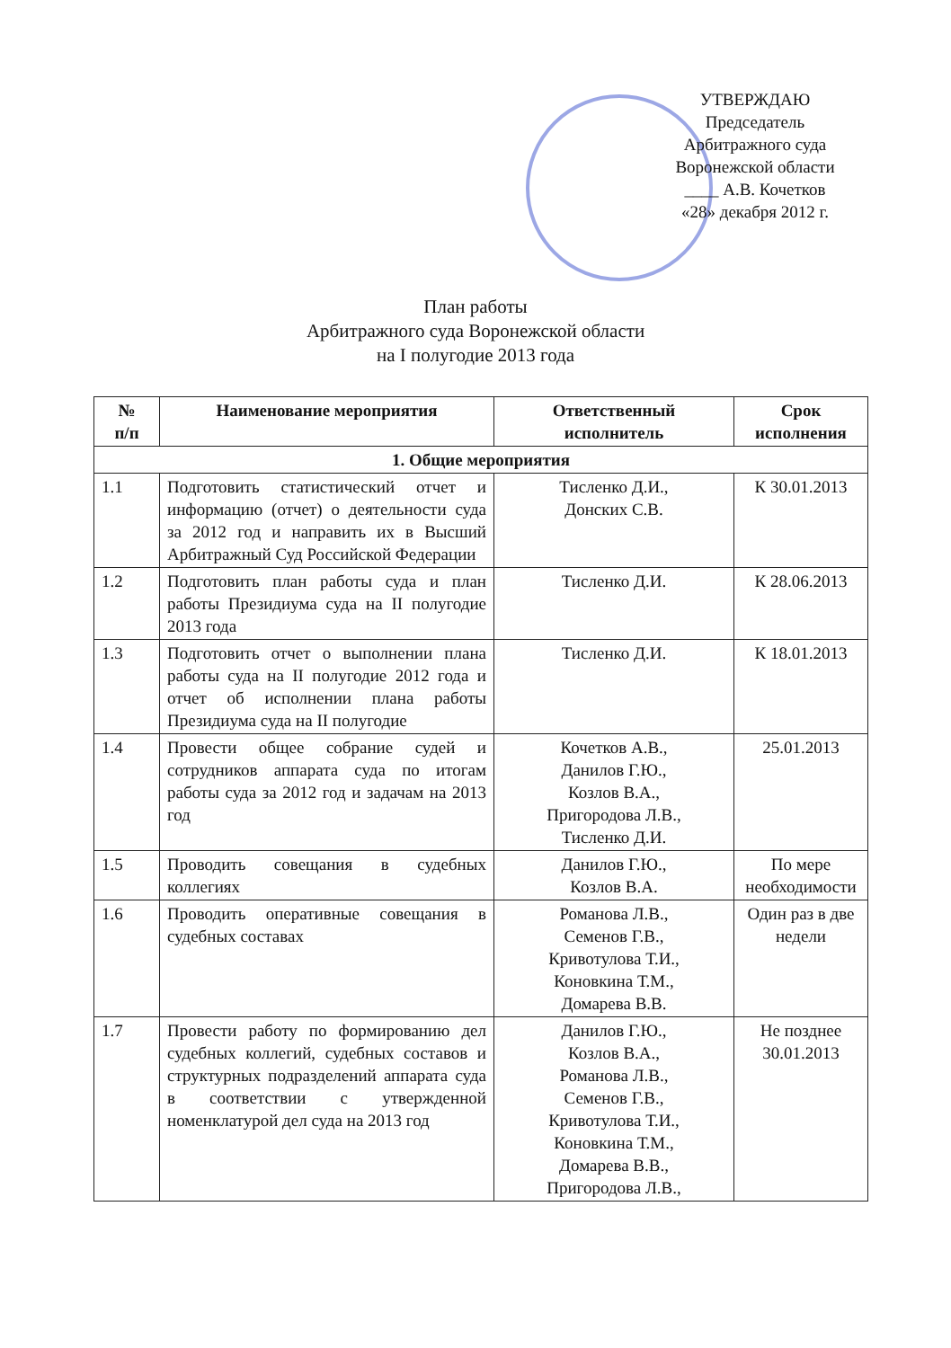УТВЕРЖДАЮ
Председатель
Арбитражного суда
Воронежской области
____ А.В. Кочетков
«28» декабря 2012 г.
План работы
Арбитражного суда Воронежской области
на I полугодие 2013 года
| № п/п | Наименование мероприятия | Ответственный исполнитель | Срок исполнения |
| --- | --- | --- | --- |
| 1. Общие мероприятия | | | |
| 1.1 | Подготовить статистический отчет и информацию (отчет) о деятельности суда за 2012 год и направить их в Высший Арбитражный Суд Российской Федерации | Тисленко Д.И., Донских С.В. | К 30.01.2013 |
| 1.2 | Подготовить план работы суда и план работы Президиума суда на II полугодие 2013 года | Тисленко Д.И. | К 28.06.2013 |
| 1.3 | Подготовить отчет о выполнении плана работы суда на II полугодие 2012 года и отчет об исполнении плана работы Президиума суда на II полугодие | Тисленко Д.И. | К 18.01.2013 |
| 1.4 | Провести общее собрание судей и сотрудников аппарата суда по итогам работы суда за 2012 год и задачам на 2013 год | Кочетков А.В., Данилов Г.Ю., Козлов В.А., Пригородова Л.В., Тисленко Д.И. | 25.01.2013 |
| 1.5 | Проводить совещания в судебных коллегиях | Данилов Г.Ю., Козлов В.А. | По мере необходимости |
| 1.6 | Проводить оперативные совещания в судебных составах | Романова Л.В., Семенов Г.В., Кривотулова Т.И., Коновкина Т.М., Домарева В.В. | Один раз в две недели |
| 1.7 | Провести работу по формированию дел судебных коллегий, судебных составов и структурных подразделений аппарата суда в соответствии с утвержденной номенклатурой дел суда на 2013 год | Данилов Г.Ю., Козлов В.А., Романова Л.В., Семенов Г.В., Кривотулова Т.И., Коновкина Т.М., Домарева В.В., Пригородова Л.В., | Не позднее 30.01.2013 |